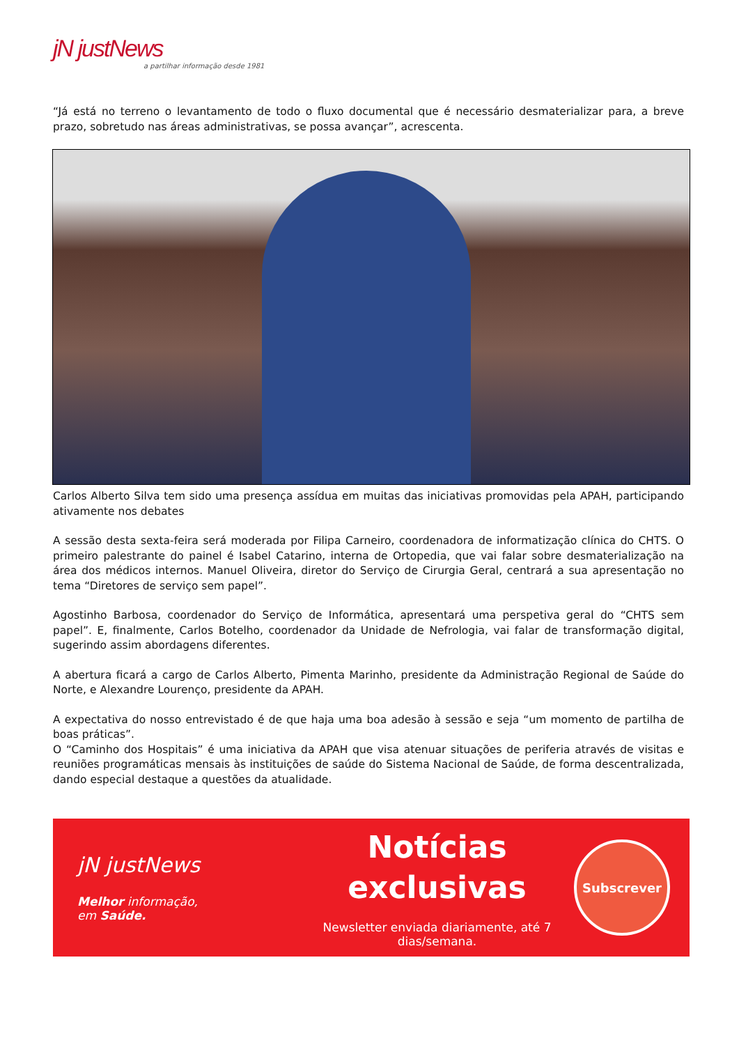jN justNews
a partilhar informação desde 1981
“Já está no terreno o levantamento de todo o fluxo documental que é necessário desmaterializar para, a breve prazo, sobretudo nas áreas administrativas, se possa avançar”, acrescenta.
Carlos Alberto Silva tem sido uma presença assídua em muitas das iniciativas promovidas pela APAH, participando ativamente nos debates
A sessão desta sexta-feira será moderada por Filipa Carneiro, coordenadora de informatização clínica do CHTS. O primeiro palestrante do painel é Isabel Catarino, interna de Ortopedia, que vai falar sobre desmaterialização na área dos médicos internos. Manuel Oliveira, diretor do Serviço de Cirurgia Geral, centrará a sua apresentação no tema “Diretores de serviço sem papel”.
Agostinho Barbosa, coordenador do Serviço de Informática, apresentará uma perspetiva geral do “CHTS sem papel”. E, finalmente, Carlos Botelho, coordenador da Unidade de Nefrologia, vai falar de transformação digital, sugerindo assim abordagens diferentes.
A abertura ficará a cargo de Carlos Alberto, Pimenta Marinho, presidente da Administração Regional de Saúde do Norte, e Alexandre Lourenço, presidente da APAH.
A expectativa do nosso entrevistado é de que haja uma boa adesão à sessão e seja “um momento de partilha de boas práticas”.
O “Caminho dos Hospitais” é uma iniciativa da APAH que visa atenuar situações de periferia através de visitas e reuniões programáticas mensais às instituições de saúde do Sistema Nacional de Saúde, de forma descentralizada, dando especial destaque a questões da atualidade.
jN justNews
Melhor informação,
em Saúde.
Notícias
exclusivas
Newsletter enviada diariamente, até 7 dias/semana.
Subscrever